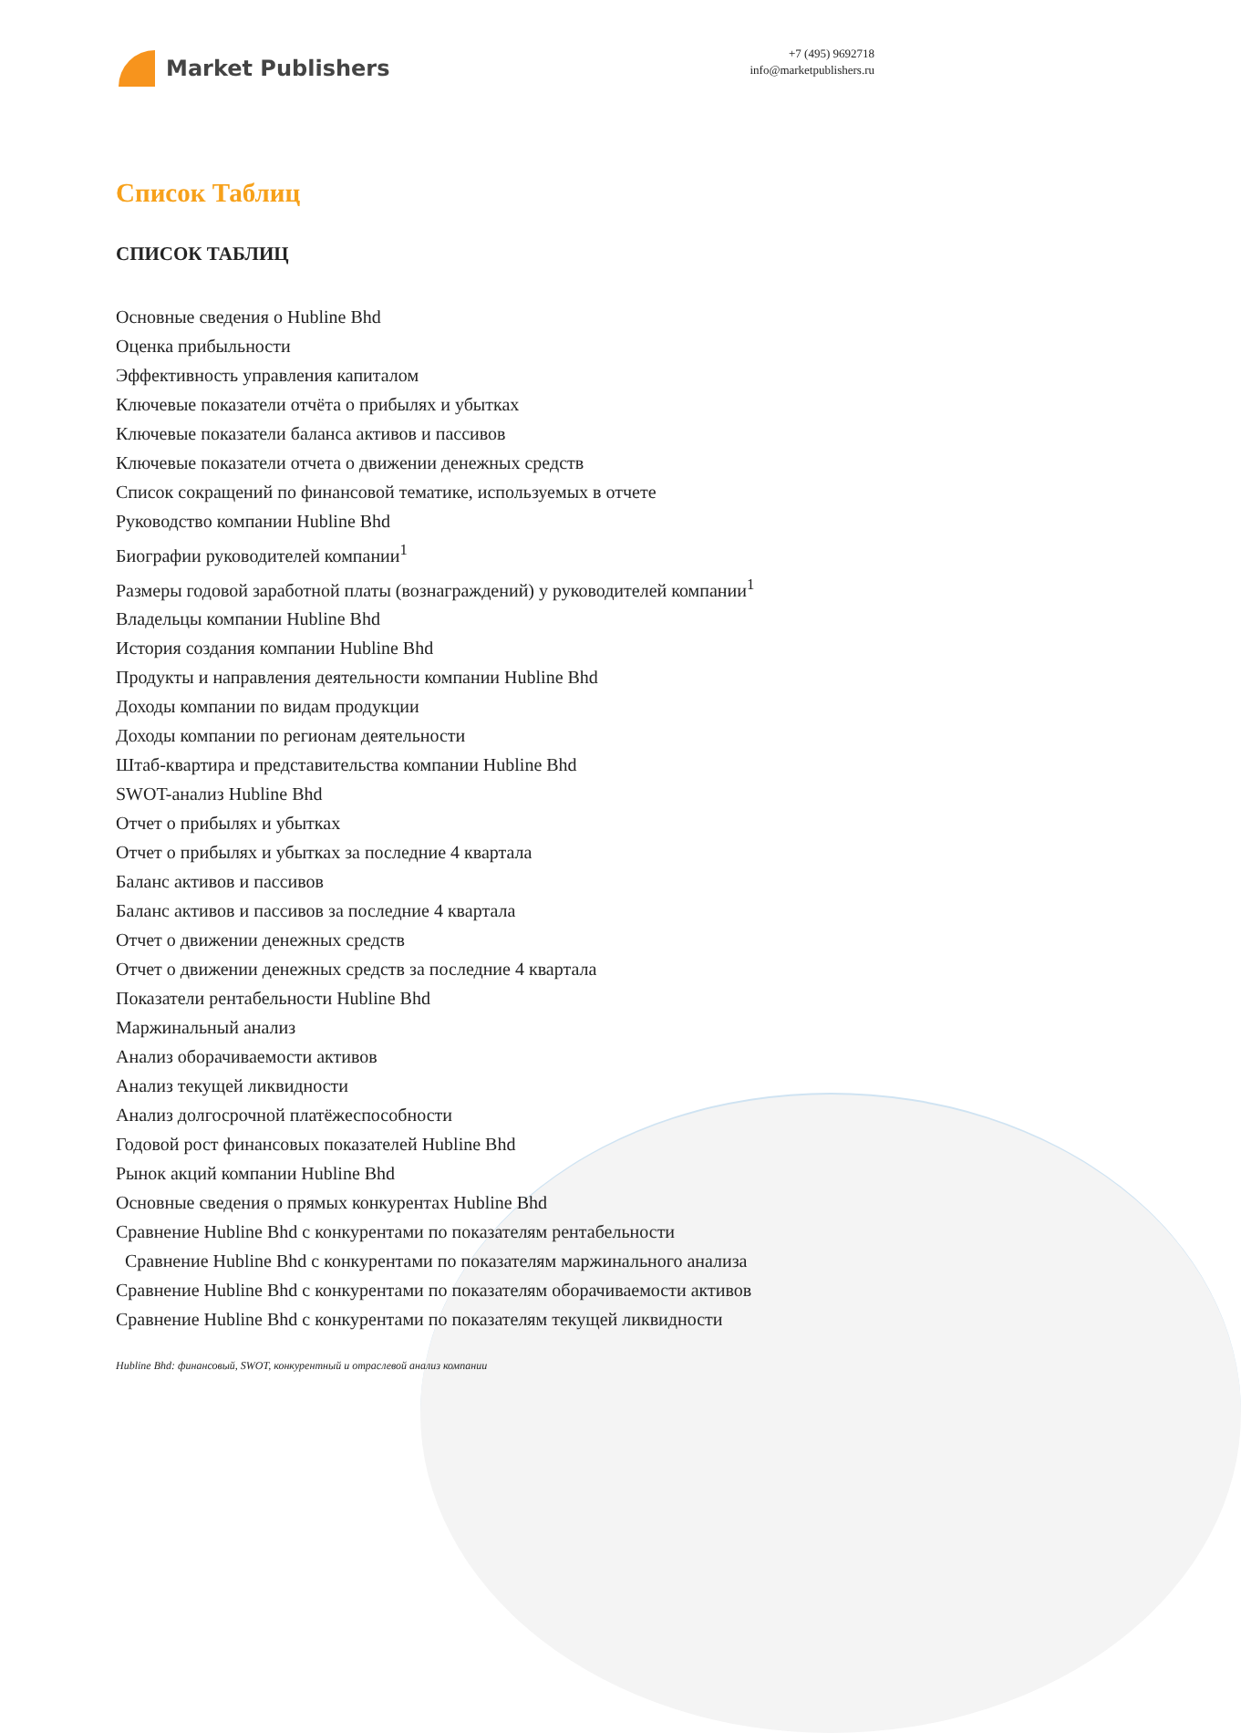Market Publishers
+7 (495) 9692718
info@marketpublishers.ru
Список Таблиц
СПИСОК ТАБЛИЦ
Основные сведения о Hubline Bhd
Оценка прибыльности
Эффективность управления капиталом
Ключевые показатели отчёта о прибылях и убытках
Ключевые показатели баланса активов и пассивов
Ключевые показатели отчета о движении денежных средств
Список сокращений по финансовой тематике, используемых в отчете
Руководство компании Hubline Bhd
Биографии руководителей компании<sup>1</sup>
Размеры годовой заработной платы (вознаграждений) у руководителей компании<sup>1</sup>
Владельцы компании Hubline Bhd
История создания компании Hubline Bhd
Продукты и направления деятельности компании Hubline Bhd
Доходы компании по видам продукции
Доходы компании по регионам деятельности
Штаб-квартира и представительства компании Hubline Bhd
SWOT-анализ Hubline Bhd
Отчет о прибылях и убытках
Отчет о прибылях и убытках за последние 4 квартала
Баланс активов и пассивов
Баланс активов и пассивов за последние 4 квартала
Отчет о движении денежных средств
Отчет о движении денежных средств за последние 4 квартала
Показатели рентабельности Hubline Bhd
Маржинальный анализ
Анализ оборачиваемости активов
Анализ текущей ликвидности
Анализ долгосрочной платёжеспособности
Годовой рост финансовых показателей Hubline Bhd
Рынок акций компании Hubline Bhd
Основные сведения о прямых конкурентах Hubline Bhd
Сравнение Hubline Bhd с конкурентами по показателям рентабельности
Сравнение Hubline Bhd с конкурентами по показателям маржинального анализа
Сравнение Hubline Bhd с конкурентами по показателям оборачиваемости активов
Сравнение Hubline Bhd с конкурентами по показателям текущей ликвидности
Hubline Bhd: финансовый, SWOT, конкурентный и отраслевой анализ компании